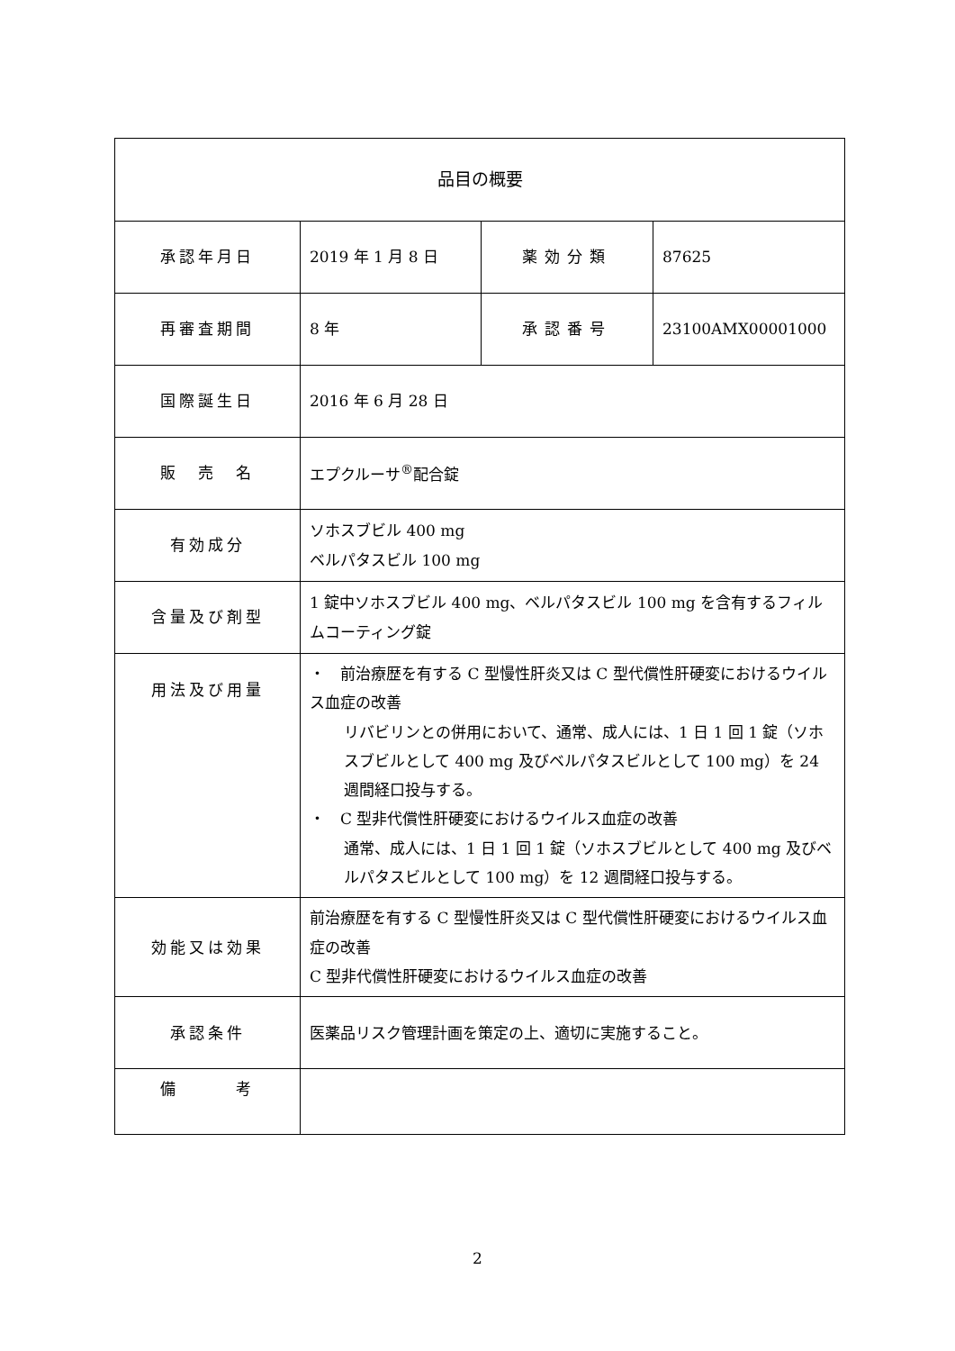| 品目の概要 | | | |
| --- | --- | --- | --- |
| 承認年月日 | 2019 年 1 月 8 日 | 薬効分類 | 87625 |
| 再審査期間 | 8 年 | 承認番号 | 23100AMX00001000 |
| 国際誕生日 | 2016 年 6 月 28 日 | | |
| 販 売 名 | エプクルーサ<sup>®</sup>配合錠 | | |
| 有効成分 | ソホスブビル 400 mg ベルパタスビル 100 mg | | |
| 含量及び剤型 | 1 錠中ソホスブビル 400 mg、ベルパタスビル 100 mg を含有するフィルムコーティング錠 | | |
| 用法及び用量 | ・ 前治療歴を有する C 型慢性肝炎又は C 型代償性肝硬変におけるウイルス血症の改善 リバビリンとの併用において、通常、成人には、1 日 1 回 1 錠（ソホスブビルとして 400 mg 及びベルパタスビルとして 100 mg）を 24 週間経口投与する。 ・ C 型非代償性肝硬変におけるウイルス血症の改善 通常、成人には、1 日 1 回 1 錠（ソホスブビルとして 400 mg 及びベルパタスビルとして 100 mg）を 12 週間経口投与する。 | | |
| 効能又は効果 | 前治療歴を有する C 型慢性肝炎又は C 型代償性肝硬変におけるウイルス血症の改善 C 型非代償性肝硬変におけるウイルス血症の改善 | | |
| 承認条件 | 医薬品リスク管理計画を策定の上、適切に実施すること。 | | |
| 備 考 | | | |
2